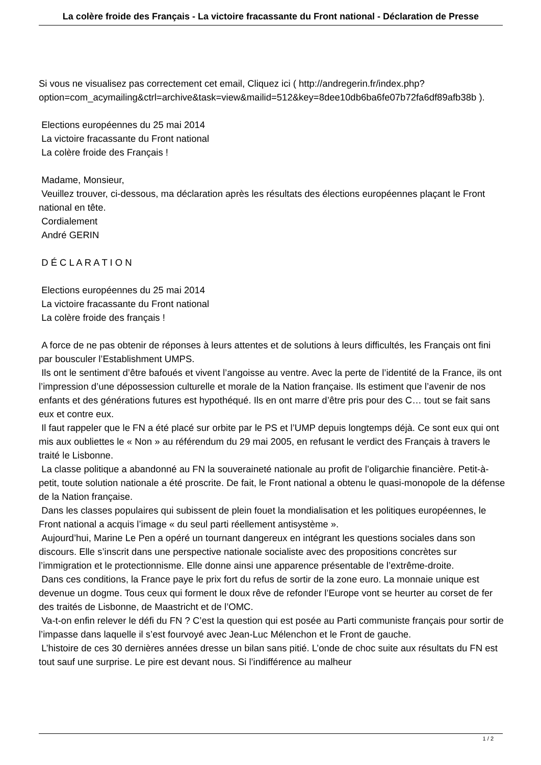La colère froide des Français - La victoire fracassante du Front national - Déclaration de Presse
Si vous ne visualisez pas correctement cet email, Cliquez ici ( http://andregerin.fr/index.php?option=com_acymailing&ctrl=archive&task=view&mailid=512&key=8dee10db6ba6fe07b72fa6df89afb38b ).
Elections européennes du 25 mai 2014
La victoire fracassante du Front national
La colère froide des Français !
Madame, Monsieur,
Veuillez trouver, ci-dessous, ma déclaration après les résultats des élections européennes plaçant le Front national en tête.
Cordialement
André GERIN
D É C L A R A T I O N
Elections européennes du 25 mai 2014
La victoire fracassante du Front national
La colère froide des français !
A force de ne pas obtenir de réponses à leurs attentes et de solutions à leurs difficultés, les Français ont fini par bousculer l’Establishment UMPS.
Ils ont le sentiment d’être bafoués et vivent l’angoisse au ventre. Avec la perte de l’identité de la France, ils ont l’impression d’une dépossession culturelle et morale de la Nation française. Ils estiment que l’avenir de nos enfants et des générations futures est hypothéqué. Ils en ont marre d’être pris pour des C… tout se fait sans eux et contre eux.
Il faut rappeler que le FN a été placé sur orbite par le PS et l’UMP depuis longtemps déjà. Ce sont eux qui ont mis aux oubliettes le « Non » au référendum du 29 mai 2005, en refusant le verdict des Français à travers le traité le Lisbonne.
La classe politique a abandonné au FN la souveraineté nationale au profit de l’oligarchie financière. Petit-à-petit, toute solution nationale a été proscrite. De fait, le Front national a obtenu le quasi-monopole de la défense de la Nation française.
Dans les classes populaires qui subissent de plein fouet la mondialisation et les politiques européennes, le Front national a acquis l’image « du seul parti réellement antisystème ».
Aujourd’hui, Marine Le Pen a opéré un tournant dangereux en intégrant les questions sociales dans son discours. Elle s’inscrit dans une perspective nationale socialiste avec des propositions concrètes sur l’immigration et le protectionnisme. Elle donne ainsi une apparence présentable de l’extrême-droite.
Dans ces conditions, la France paye le prix fort du refus de sortir de la zone euro. La monnaie unique est devenue un dogme. Tous ceux qui forment le doux rêve de refonder l’Europe vont se heurter au corset de fer des traités de Lisbonne, de Maastricht et de l’OMC.
Va-t-on enfin relever le défi du FN ? C’est la question qui est posée au Parti communiste français pour sortir de l’impasse dans laquelle il s’est fourvoyé avec Jean-Luc Mélenchon et le Front de gauche.
L’histoire de ces 30 dernières années dresse un bilan sans pitié. L’onde de choc suite aux résultats du FN est tout sauf une surprise. Le pire est devant nous. Si l’indifférence au malheur
1 / 2